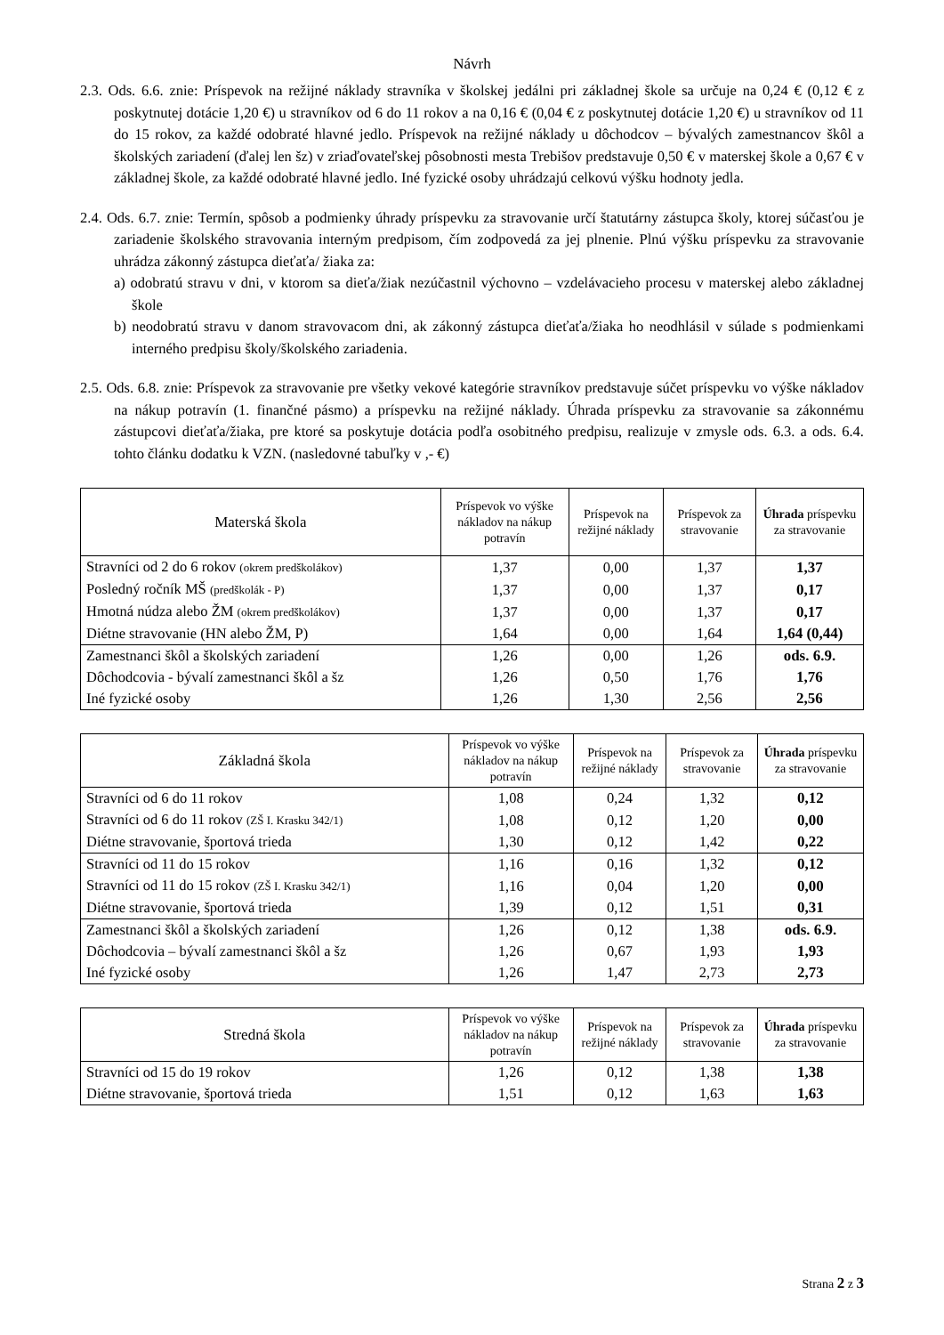Návrh
2.3. Ods. 6.6. znie: Príspevok na režijné náklady stravníka v školskej jedálni pri základnej škole sa určuje na 0,24 € (0,12 € z poskytnutej dotácie 1,20 €) u stravníkov od 6 do 11 rokov a na 0,16 € (0,04 € z poskytnutej dotácie 1,20 €) u stravníkov od 11 do 15 rokov, za každé odobraté hlavné jedlo. Príspevok na režijné náklady u dôchodcov – bývalých zamestnancov škôl a školských zariadení (ďalej len šz) v zriaďovateľskej pôsobnosti mesta Trebišov predstavuje 0,50 € v materskej škole a 0,67 € v základnej škole, za každé odobraté hlavné jedlo. Iné fyzické osoby uhrádzajú celkovú výšku hodnoty jedla.
2.4. Ods. 6.7. znie: Termín, spôsob a podmienky úhrady príspevku za stravovanie určí štatutárny zástupca školy, ktorej súčasťou je zariadenie školského stravovania interným predpisom, čím zodpovedá za jej plnenie. Plnú výšku príspevku za stravovanie uhrádza zákonný zástupca dieťaťa/ žiaka za:
a) odobratú stravu v dni, v ktorom sa dieťa/žiak nezúčastnil výchovno – vzdelávacieho procesu v materskej alebo základnej škole
b) neodobratú stravu v danom stravovacom dni, ak zákonný zástupca dieťaťa/žiaka ho neodhlásil v súlade s podmienkami interného predpisu školy/školského zariadenia.
2.5. Ods. 6.8. znie: Príspevok za stravovanie pre všetky vekové kategórie stravníkov predstavuje súčet príspevku vo výške nákladov na nákup potravín (1. finančné pásmo) a príspevku na režijné náklady. Úhrada príspevku za stravovanie sa zákonnému zástupcovi dieťaťa/žiaka, pre ktoré sa poskytuje dotácia podľa osobitného predpisu, realizuje v zmysle ods. 6.3. a ods. 6.4. tohto článku dodatku k VZN. (nasledovné tabuľky v ,- €)
| Materská škola | Príspevok vo výške nákladov na nákup potravín | Príspevok na režijné náklady | Príspevok za stravovanie | Úhrada príspevku za stravovanie |
| --- | --- | --- | --- | --- |
| Stravníci od 2 do 6 rokov (okrem predškolákov) | 1,37 | 0,00 | 1,37 | 1,37 |
| Posledný ročník MŠ (predškolák - P) | 1,37 | 0,00 | 1,37 | 0,17 |
| Hmotná núdza alebo ŽM (okrem predškolákov) | 1,37 | 0,00 | 1,37 | 0,17 |
| Diétne stravovanie (HN alebo ŽM, P) | 1,64 | 0,00 | 1,64 | 1,64 (0,44) |
| Zamestnanci škôl a školských zariadení | 1,26 | 0,00 | 1,26 | ods. 6.9. |
| Dôchodcovia - bývalí zamestnanci škôl a šz | 1,26 | 0,50 | 1,76 | 1,76 |
| Iné fyzické osoby | 1,26 | 1,30 | 2,56 | 2,56 |
| Základná škola | Príspevok vo výške nákladov na nákup potravín | Príspevok na režijné náklady | Príspevok za stravovanie | Úhrada príspevku za stravovanie |
| --- | --- | --- | --- | --- |
| Stravníci od 6 do 11 rokov | 1,08 | 0,24 | 1,32 | 0,12 |
| Stravníci od 6 do 11 rokov (ZŠ I. Krasku 342/1) | 1,08 | 0,12 | 1,20 | 0,00 |
| Diétne stravovanie, športová trieda | 1,30 | 0,12 | 1,42 | 0,22 |
| Stravníci od 11 do 15 rokov | 1,16 | 0,16 | 1,32 | 0,12 |
| Stravníci od 11 do 15 rokov (ZŠ I. Krasku 342/1) | 1,16 | 0,04 | 1,20 | 0,00 |
| Diétne stravovanie, športová trieda | 1,39 | 0,12 | 1,51 | 0,31 |
| Zamestnanci škôl a školských zariadení | 1,26 | 0,12 | 1,38 | ods. 6.9. |
| Dôchodcovia – bývalí zamestnanci škôl a šz | 1,26 | 0,67 | 1,93 | 1,93 |
| Iné fyzické osoby | 1,26 | 1,47 | 2,73 | 2,73 |
| Stredná škola | Príspevok vo výške nákladov na nákup potravín | Príspevok na režijné náklady | Príspevok za stravovanie | Úhrada príspevku za stravovanie |
| --- | --- | --- | --- | --- |
| Stravníci od 15 do 19 rokov | 1,26 | 0,12 | 1,38 | 1,38 |
| Diétne stravovanie, športová trieda | 1,51 | 0,12 | 1,63 | 1,63 |
Strana 2 z 3